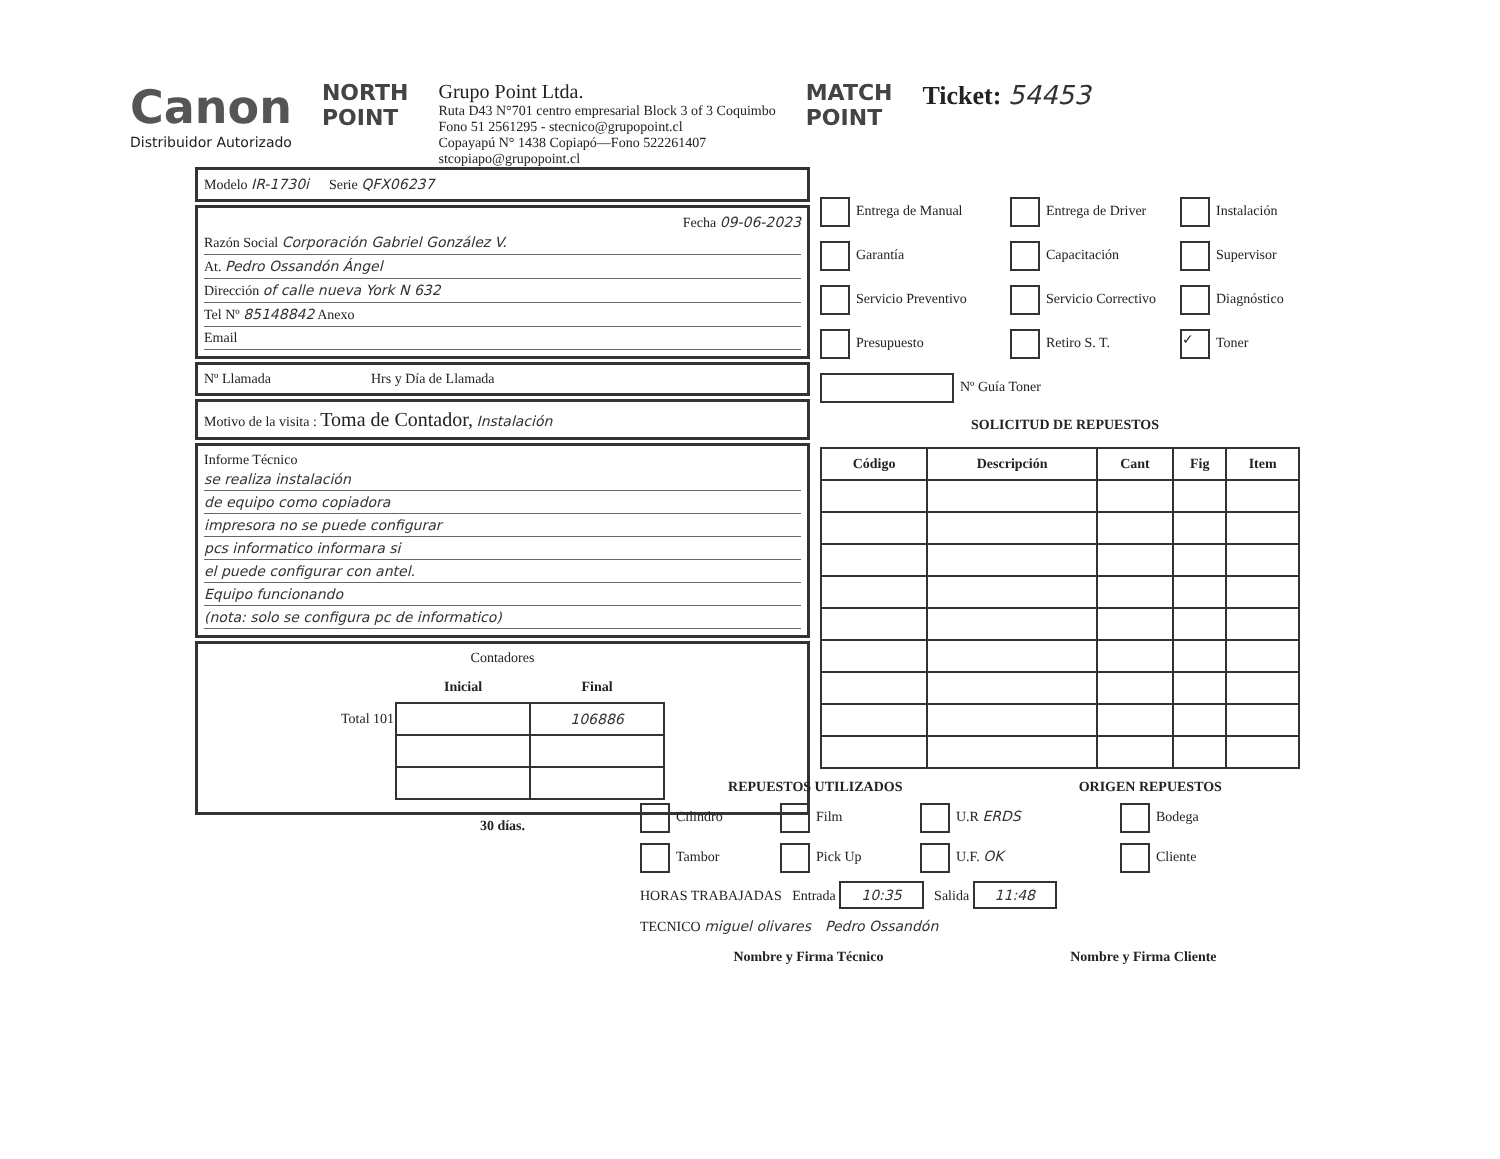Canon
Distribuidor Autorizado
NORTH
POINT
Grupo Point Ltda.
Ruta D43 N°701 centro empresarial Block 3 of 3 Coquimbo
Fono 51 2561295 - stecnico@grupopoint.cl
Copayapú N° 1438 Copiapó—Fono 522261407
stcopiapo@grupopoint.cl
MATCH
POINT
Ticket: 54453
Modelo IR-1730i Serie QFX06237
Fecha 09-06-2023
Razón Social Corporación Gabriel González V.
At. Pedro Ossandón Ángel
Dirección of calle nueva York N 632
Tel Nº 85148842 Anexo
Email
Nº Llamada Hrs y Día de Llamada
Motivo de la visita : Toma de Contador, Instalación
Informe Técnico
se realiza instalación
de equipo como copiadora
impresora no se puede configurar
pcs informatico informara si
el puede configurar con antel.
Equipo funcionando
(nota: solo se configura pc de informatico)
Contadores
| | Inicial | Final |
| --- | --- | --- |
| Total 101 | | 106886 |
30 días.
Entrega de Manual
Entrega de Driver
Instalación
Garantía
Capacitación
Supervisor
Servicio Preventivo
Servicio Correctivo
Diagnóstico
Presupuesto
Retiro S. T.
✓ Toner
Nº Guía Toner
SOLICITUD DE REPUESTOS
| Código | Descripción | Cant | Fig | Item |
| --- | --- | --- | --- | --- |
REPUESTOS UTILIZADOS ORIGEN REPUESTOS
Cilindro
Film
U.R ERDS
Bodega
Tambor
Pick Up
U.F. OK
Cliente
HORAS TRABAJADAS Entrada 10:35 Salida 11:48
TECNICO miguel olivares Pedro Ossandón
Nombre y Firma Técnico Nombre y Firma Cliente